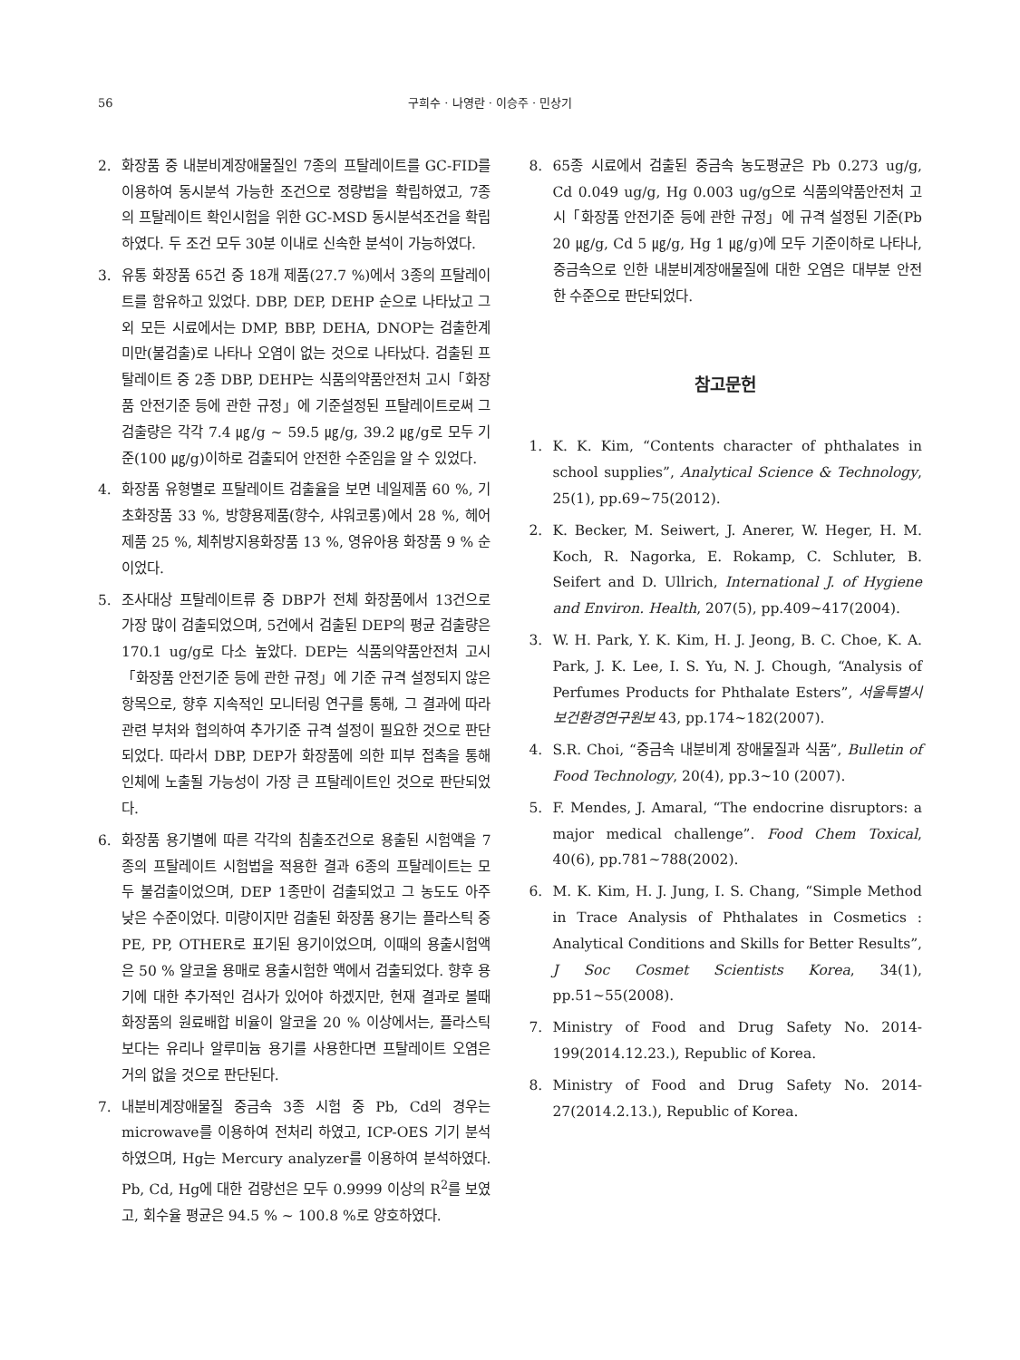56 구희수 · 나영란 · 이승주 · 민상기
2. 화장품 중 내분비계장애물질인 7종의 프탈레이트를 GC-FID를 이용하여 동시분석 가능한 조건으로 정량법을 확립하였고, 7종의 프탈레이트 확인시험을 위한 GC-MSD 동시분석조건을 확립하였다. 두 조건 모두 30분 이내로 신속한 분석이 가능하였다.
3. 유통 화장품 65건 중 18개 제품(27.7 %)에서 3종의 프탈레이트를 함유하고 있었다. DBP, DEP, DEHP 순으로 나타났고 그 외 모든 시료에서는 DMP, BBP, DEHA, DNOP는 검출한계 미만(불검출)로 나타나 오염이 없는 것으로 나타났다. 검출된 프탈레이트 중 2종 DBP, DEHP는 식품의약품안전처 고시「화장품 안전기준 등에 관한 규정」에 기준설정된 프탈레이트로써 그 검출량은 각각 7.4 ㎍/g ~ 59.5 ㎍/g, 39.2 ㎍/g로 모두 기준(100 ㎍/g)이하로 검출되어 안전한 수준임을 알 수 있었다.
4. 화장품 유형별로 프탈레이트 검출율을 보면 네일제품 60 %, 기초화장품 33 %, 방향용제품(향수, 샤워코롱)에서 28 %, 헤어제품 25 %, 체취방지용화장품 13 %, 영유아용 화장품 9 % 순이었다.
5. 조사대상 프탈레이트류 중 DBP가 전체 화장품에서 13건으로 가장 많이 검출되었으며, 5건에서 검출된 DEP의 평균 검출량은 170.1 ug/g로 다소 높았다. DEP는 식품의약품안전처 고시「화장품 안전기준 등에 관한 규정」에 기준 규격 설정되지 않은 항목으로, 향후 지속적인 모니터링 연구를 통해, 그 결과에 따라 관련 부처와 협의하여 추가기준 규격 설정이 필요한 것으로 판단되었다. 따라서 DBP, DEP가 화장품에 의한 피부 접촉을 통해 인체에 노출될 가능성이 가장 큰 프탈레이트인 것으로 판단되었다.
6. 화장품 용기별에 따른 각각의 침출조건으로 용출된 시험액을 7종의 프탈레이트 시험법을 적용한 결과 6종의 프탈레이트는 모두 불검출이었으며, DEP 1종만이 검출되었고 그 농도도 아주 낮은 수준이었다. 미량이지만 검출된 화장품 용기는 플라스틱 중 PE, PP, OTHER로 표기된 용기이었으며, 이때의 용출시험액은 50 % 알코올 용매로 용출시험한 액에서 검출되었다. 향후 용기에 대한 추가적인 검사가 있어야 하겠지만, 현재 결과로 볼때 화장품의 원료배합 비율이 알코올 20 % 이상에서는, 플라스틱보다는 유리나 알루미늄 용기를 사용한다면 프탈레이트 오염은 거의 없을 것으로 판단된다.
7. 내분비계장애물질 중금속 3종 시험 중 Pb, Cd의 경우는 microwave를 이용하여 전처리 하였고, ICP-OES 기기 분석하였으며, Hg는 Mercury analyzer를 이용하여 분석하였다. Pb, Cd, Hg에 대한 검량선은 모두 0.9999 이상의 R<sup>2</sup>를 보였고, 회수율 평균은 94.5 % ~ 100.8 %로 양호하였다.
8. 65종 시료에서 검출된 중금속 농도평균은 Pb 0.273 ug/g, Cd 0.049 ug/g, Hg 0.003 ug/g으로 식품의약품안전처 고시「화장품 안전기준 등에 관한 규정」에 규격 설정된 기준(Pb 20 ㎍/g, Cd 5 ㎍/g, Hg 1 ㎍/g)에 모두 기준이하로 나타나, 중금속으로 인한 내분비계장애물질에 대한 오염은 대부분 안전한 수준으로 판단되었다.
참고문헌
1. K. K. Kim, “Contents character of phthalates in school supplies”, Analytical Science & Technology, 25(1), pp.69~75(2012).
2. K. Becker, M. Seiwert, J. Anerer, W. Heger, H. M. Koch, R. Nagorka, E. Rokamp, C. Schluter, B. Seifert and D. Ullrich, International J. of Hygiene and Environ. Health, 207(5), pp.409~417(2004).
3. W. H. Park, Y. K. Kim, H. J. Jeong, B. C. Choe, K. A. Park, J. K. Lee, I. S. Yu, N. J. Chough, “Analysis of Perfumes Products for Phthalate Esters”, 서울특별시 보건환경연구원보 43, pp.174~182(2007).
4. S.R. Choi, “중금속 내분비계 장애물질과 식품”, Bulletin of Food Technology, 20(4), pp.3~10 (2007).
5. F. Mendes, J. Amaral, “The endocrine disruptors: a major medical challenge”. Food Chem Toxical, 40(6), pp.781~788(2002).
6. M. K. Kim, H. J. Jung, I. S. Chang, “Simple Method in Trace Analysis of Phthalates in Cosmetics : Analytical Conditions and Skills for Better Results”, J Soc Cosmet Scientists Korea, 34(1), pp.51~55(2008).
7. Ministry of Food and Drug Safety No. 2014-199(2014.12.23.), Republic of Korea.
8. Ministry of Food and Drug Safety No. 2014-27(2014.2.13.), Republic of Korea.